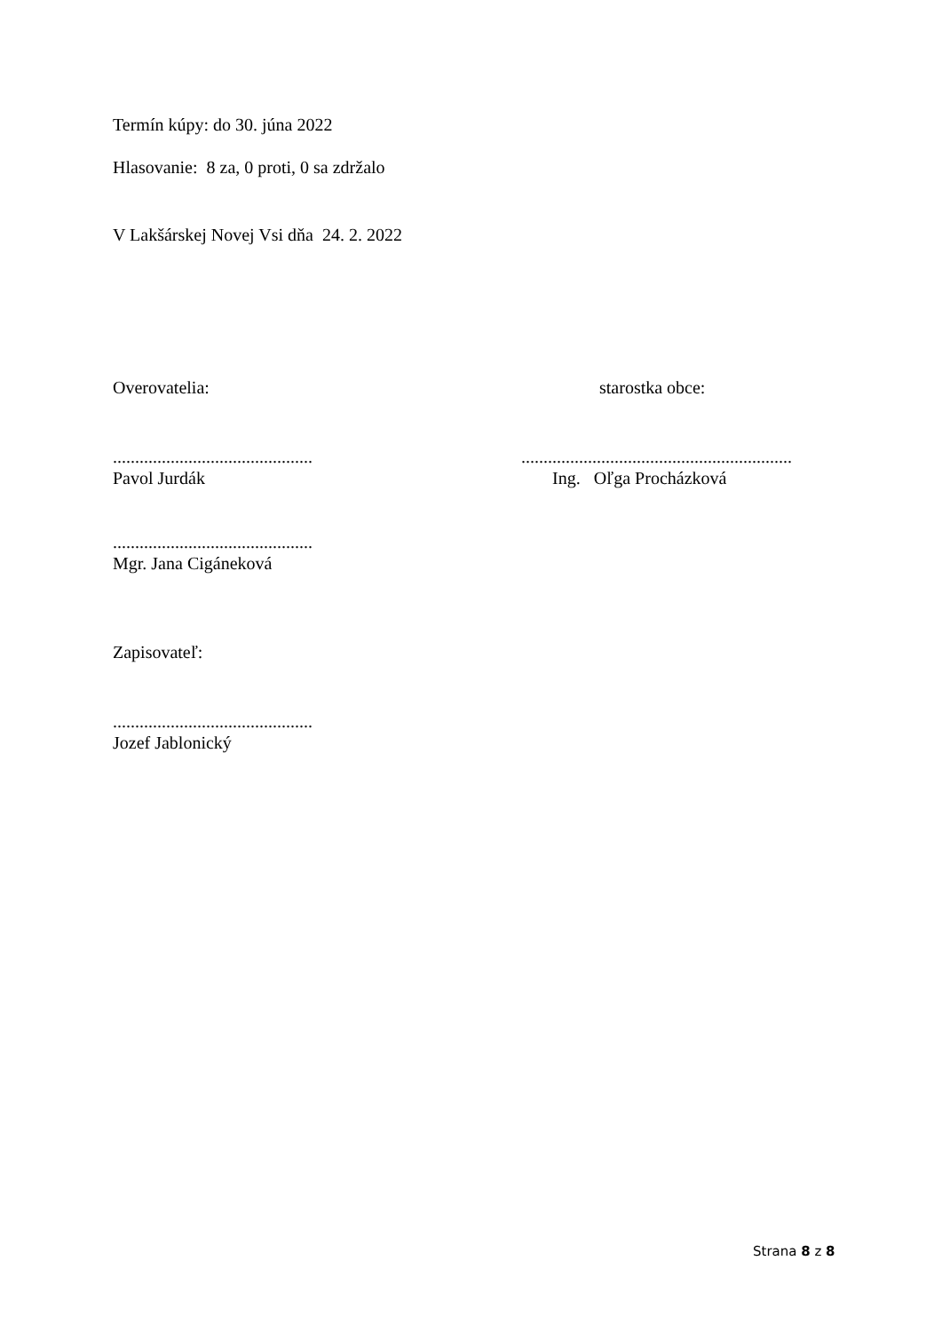Termín kúpy: do 30. júna 2022
Hlasovanie: 8 za, 0 proti, 0 sa zdržalo
V Lakšárskej Novej Vsi dňa 24. 2. 2022
Overovatelia: starostka obce:
.............................................
Pavol Jurdák
.............................................................
Ing. Oľga Procházková
.............................................
Mgr. Jana Cigáneková
Zapisovateľ:
.............................................
Jozef Jablonický
Strana 8 z 8